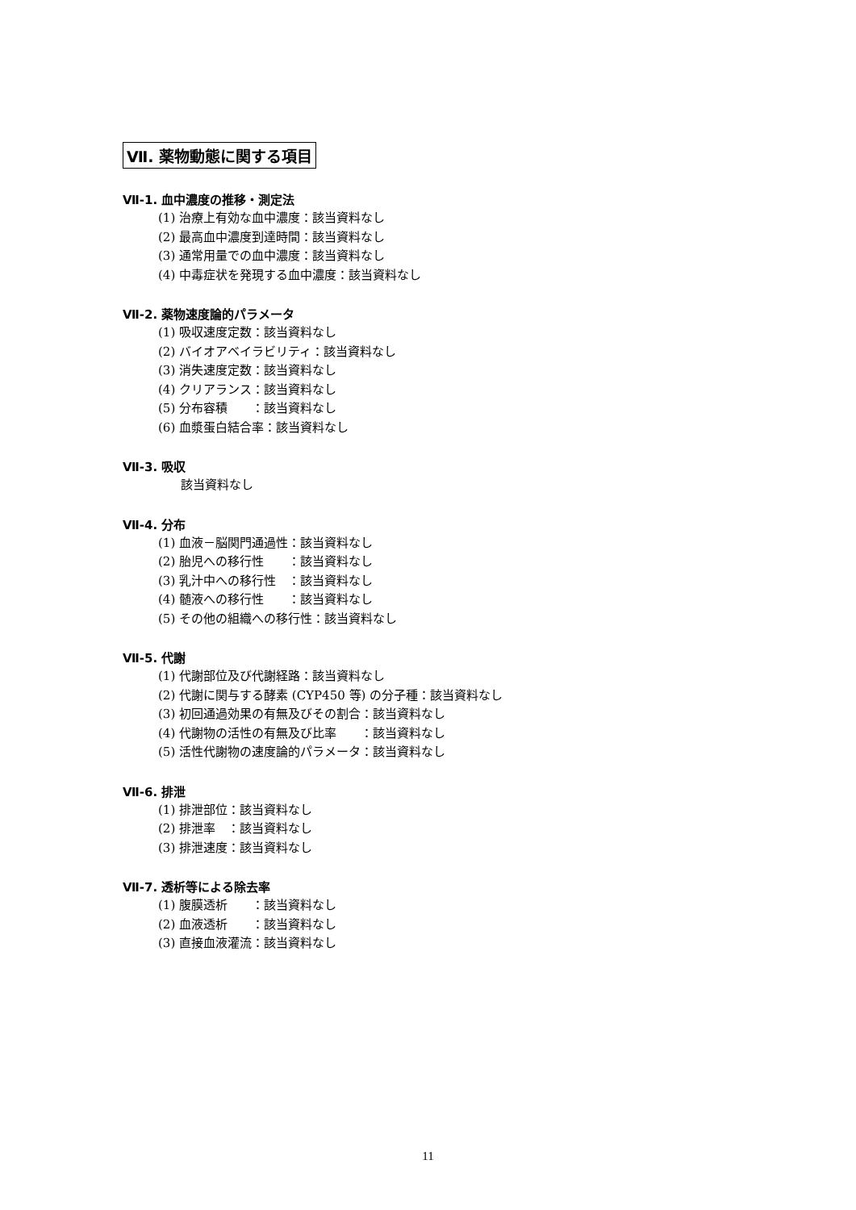Ⅶ. 薬物動態に関する項目
Ⅶ-1. 血中濃度の推移・測定法
(1) 治療上有効な血中濃度：該当資料なし
(2) 最高血中濃度到達時間：該当資料なし
(3) 通常用量での血中濃度：該当資料なし
(4) 中毒症状を発現する血中濃度：該当資料なし
Ⅶ-2. 薬物速度論的パラメータ
(1) 吸収速度定数：該当資料なし
(2) バイオアベイラビリティ：該当資料なし
(3) 消失速度定数：該当資料なし
(4) クリアランス：該当資料なし
(5) 分布容積　　：該当資料なし
(6) 血漿蛋白結合率：該当資料なし
Ⅶ-3. 吸収
該当資料なし
Ⅶ-4. 分布
(1) 血液－脳関門通過性：該当資料なし
(2) 胎児への移行性　　：該当資料なし
(3) 乳汁中への移行性　：該当資料なし
(4) 髄液への移行性　　：該当資料なし
(5) その他の組織への移行性：該当資料なし
Ⅶ-5. 代謝
(1) 代謝部位及び代謝経路：該当資料なし
(2) 代謝に関与する酵素 (CYP450 等) の分子種：該当資料なし
(3) 初回通過効果の有無及びその割合：該当資料なし
(4) 代謝物の活性の有無及び比率　　：該当資料なし
(5) 活性代謝物の速度論的パラメータ：該当資料なし
Ⅶ-6. 排泄
(1) 排泄部位：該当資料なし
(2) 排泄率　：該当資料なし
(3) 排泄速度：該当資料なし
Ⅶ-7. 透析等による除去率
(1) 腹膜透析　　：該当資料なし
(2) 血液透析　　：該当資料なし
(3) 直接血液灌流：該当資料なし
11